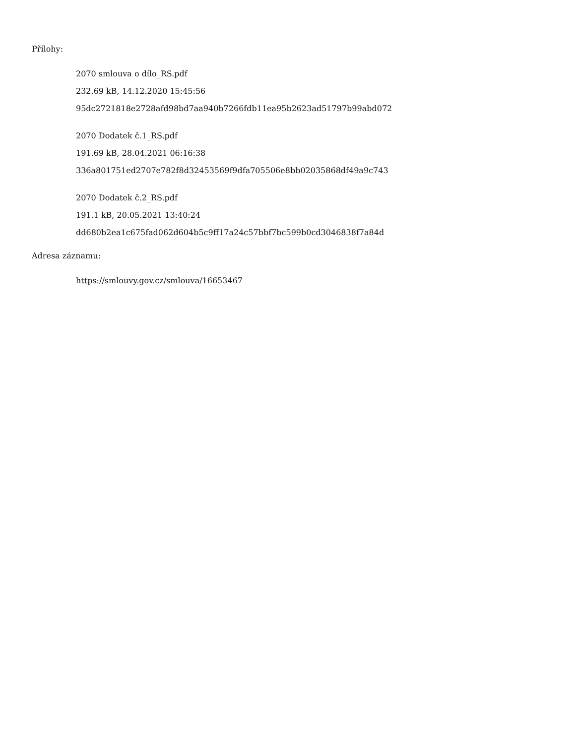Přílohy:
2070 smlouva o dílo_RS.pdf
232.69 kB, 14.12.2020 15:45:56
95dc2721818e2728afd98bd7aa940b7266fdb11ea95b2623ad51797b99abd072
2070 Dodatek č.1_RS.pdf
191.69 kB, 28.04.2021 06:16:38
336a801751ed2707e782f8d32453569f9dfa705506e8bb02035868df49a9c743
2070 Dodatek č.2_RS.pdf
191.1 kB, 20.05.2021 13:40:24
dd680b2ea1c675fad062d604b5c9ff17a24c57bbf7bc599b0cd3046838f7a84d
Adresa záznamu:
https://smlouvy.gov.cz/smlouva/16653467